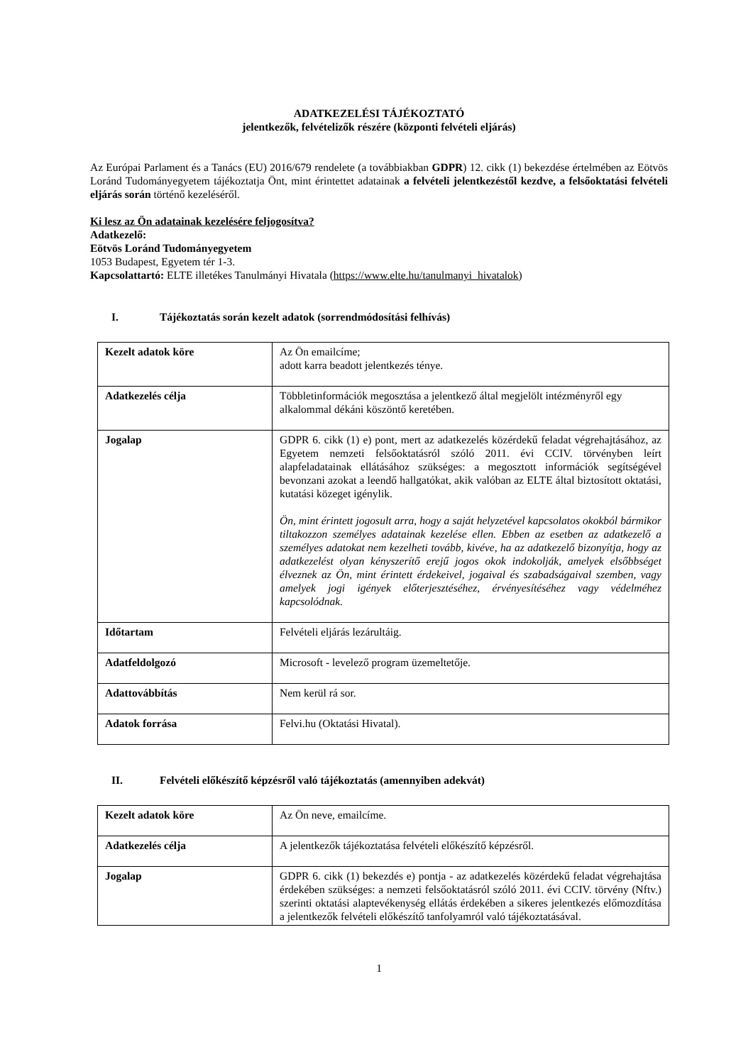ADATKEZELÉSI TÁJÉKOZTATÓ
jelentkezők, felvételizők részére (központi felvételi eljárás)
Az Európai Parlament és a Tanács (EU) 2016/679 rendelete (a továbbiakban GDPR) 12. cikk (1) bekezdése értelmében az Eötvös Loránd Tudományegyetem tájékoztatja Önt, mint érintettet adatainak a felvételi jelentkezéstől kezdve, a felsőoktatási felvételi eljárás során történő kezeléséről.
Ki lesz az Ön adatainak kezelésére feljogosítva?
Adatkezelő:
Eötvös Loránd Tudományegyetem
1053 Budapest, Egyetem tér 1-3.
Kapcsolattartó: ELTE illetékes Tanulmányi Hivatala (https://www.elte.hu/tanulmanyi_hivatalok)
I. Tájékoztatás során kezelt adatok (sorrendmódosítási felhívás)
| Kezelt adatok köre | Az Ön emailcíme; adott karra beadott jelentkezés ténye. |
| Adatkezelés célja | Többletinformációk megosztása a jelentkező által megjelölt intézményről egy alkalommal dékáni köszöntő keretében. |
| Jogalap | GDPR 6. cikk (1) e) pont, mert az adatkezelés közérdekű feladat végrehajtásához, az Egyetem nemzeti felsőoktatásról szóló 2011. évi CCIV. törvényben leírt alapfeladatainak ellátásához szükséges: a megosztott információk segítségével bevonzani azokat a leendő hallgatókat, akik valóban az ELTE által biztosított oktatási, kutatási közeget igénylik. Ön, mint érintett jogosult arra, hogy a saját helyzetével kapcsolatos okokból bármikor tiltakozzon személyes adatainak kezelése ellen. Ebben az esetben az adatkezelő a személyes adatokat nem kezelheti tovább, kivéve, ha az adatkezelő bizonyítja, hogy az adatkezelést olyan kényszerítő erejű jogos okok indokolják, amelyek elsőbbséget élveznek az Ön, mint érintett érdekeivel, jogaival és szabadságaival szemben, vagy amelyek jogi igények előterjesztéséhez, érvényesítéséhez vagy védelméhez kapcsolódnak. |
| Időtartam | Felvételi eljárás lezárultáig. |
| Adatfeldolgozó | Microsoft - levelező program üzemeltetője. |
| Adattovábbítás | Nem kerül rá sor. |
| Adatok forrása | Felvi.hu (Oktatási Hivatal). |
II. Felvételi előkészítő képzésről való tájékoztatás (amennyiben adekvát)
| Kezelt adatok köre | Az Ön neve, emailcíme. |
| Adatkezelés célja | A jelentkezők tájékoztatása felvételi előkészítő képzésről. |
| Jogalap | GDPR 6. cikk (1) bekezdés e) pontja - az adatkezelés közérdekű feladat végrehajtása érdekében szükséges: a nemzeti felsőoktatásról szóló 2011. évi CCIV. törvény (Nftv.) szerinti oktatási alaptevékenység ellátás érdekében a sikeres jelentkezés előmozdítása a jelentkezők felvételi előkészítő tanfolyamról való tájékoztatásával. |
1